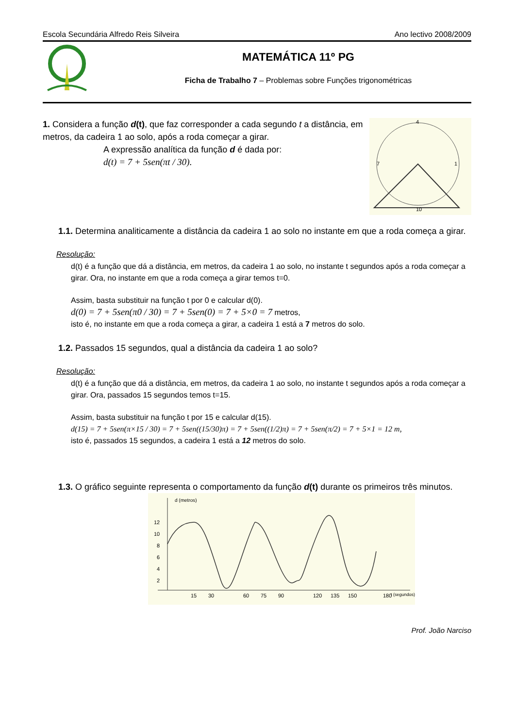Escola Secundária Alfredo Reis Silveira Ano lectivo 2008/2009
MATEMÁTICA 11º PG
Ficha de Trabalho 7 – Problemas sobre Funções trigonométricas
1. Considera a função d(t), que faz corresponder a cada segundo t a distância, em metros, da cadeira 1 ao solo, após a roda começar a girar.
A expressão analítica da função d é dada por:
d(t) = 7 + 5sen(πt / 30).
4
1
7
10
1.1. Determina analiticamente a distância da cadeira 1 ao solo no instante em que a roda começa a girar.
Resolução:
d(t) é a função que dá a distância, em metros, da cadeira 1 ao solo, no instante t segundos após a roda começar a girar. Ora, no instante em que a roda começa a girar temos t=0.
Assim, basta substituir na função t por 0 e calcular d(0).
d(0) = 7 + 5sen(π0 / 30) = 7 + 5sen(0) = 7 + 5×0 = 7 metros,
isto é, no instante em que a roda começa a girar, a cadeira 1 está a 7 metros do solo.
1.2. Passados 15 segundos, qual a distância da cadeira 1 ao solo?
Resolução:
d(t) é a função que dá a distância, em metros, da cadeira 1 ao solo, no instante t segundos após a roda começar a girar. Ora, passados 15 segundos temos t=15.
Assim, basta substituir na função t por 15 e calcular d(15).
d(15) = 7 + 5sen(π×15 / 30) = 7 + 5sen((15/30)π) = 7 + 5sen((1/2)π) = 7 + 5sen(π/2) = 7 + 5×1 = 12 m,
isto é, passados 15 segundos, a cadeira 1 está a 12 metros do solo.
1.3. O gráfico seguinte representa o comportamento da função d(t) durante os primeiros três minutos.
d (metros)
12
10
8
6
4
2
15
30
60
75
90
120
135
150
180
t (segundos)
Prof. João Narciso